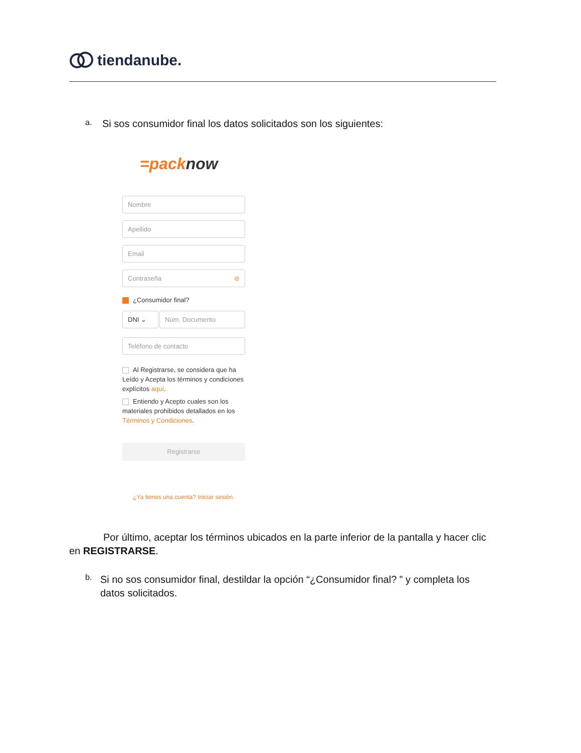tiendanube.
a.
Si sos consumidor final los datos solicitados son los siguientes:
=packnow
Nombre
Apellido
Email
Contraseña ⊘
¿Consumidor final?
DNI ⌄ Núm. Documento
Teléfono de contacto
Al Registrarse, se considera que ha Leído y Acepta los términos y condiciones explícitos aquí.
Entiendo y Acepto cuales son los materiales prohibidos detallados en los Términos y Condiciones.
Registrarse
¿Ya tienes una cuenta? Iniciar sesión.
Por último, aceptar los términos ubicados en la parte inferior de la pantalla y hacer clic en REGISTRARSE.
b.
Si no sos consumidor final, destildar la opción “¿Consumidor final? ” y completa los datos solicitados.